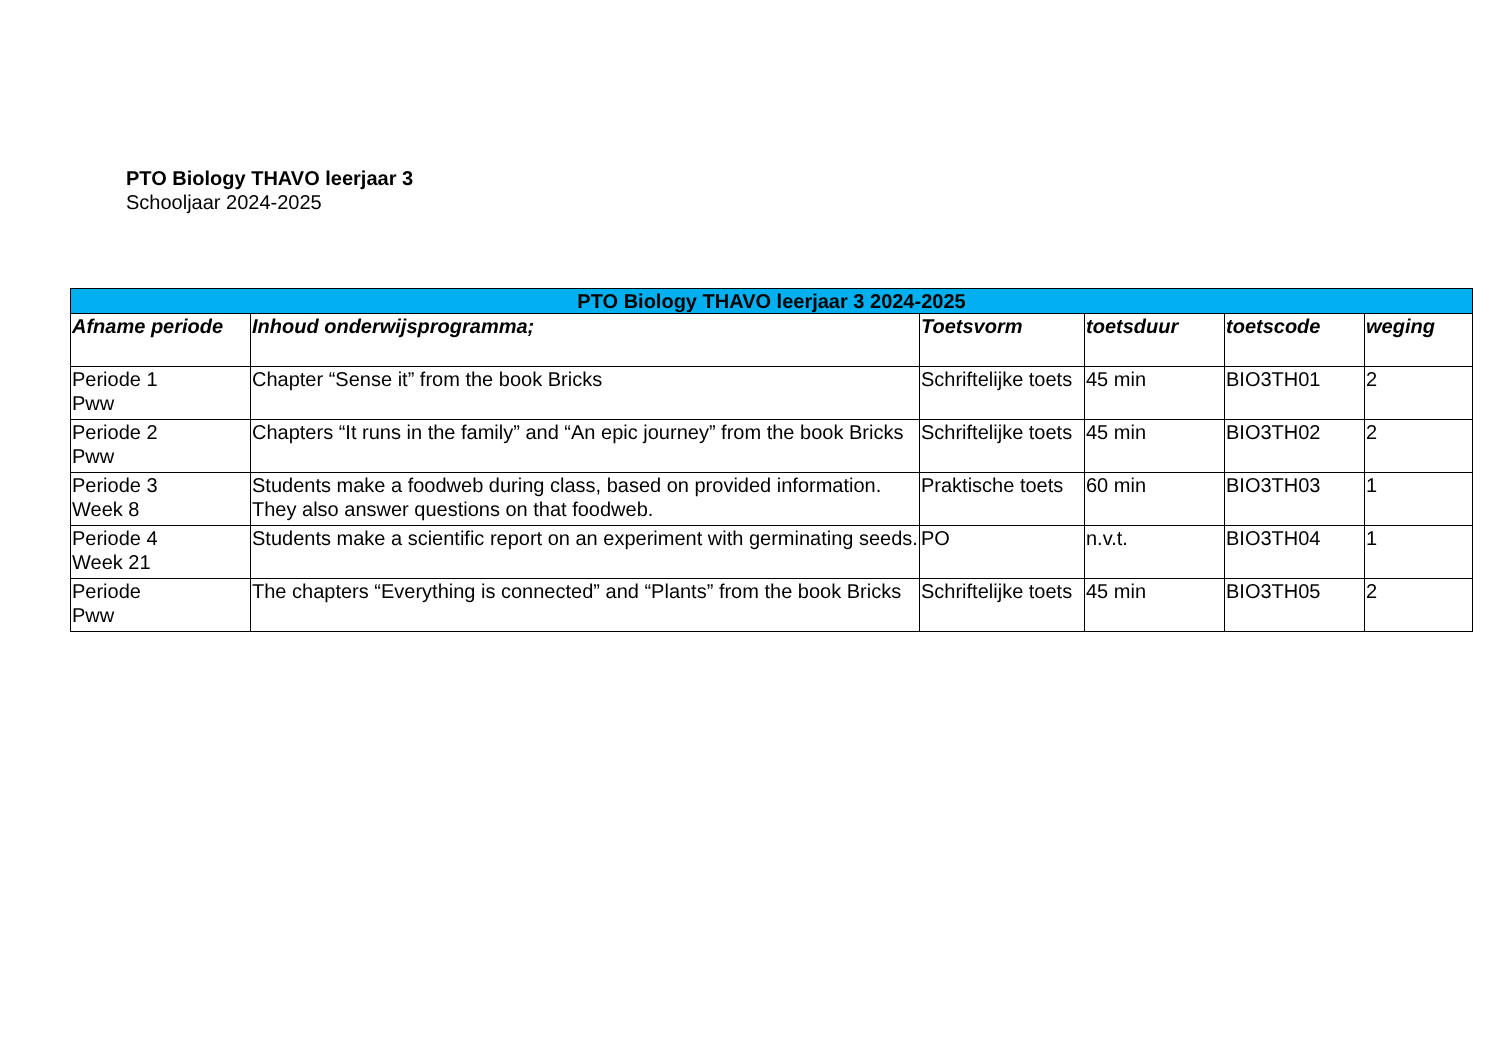PTO Biology THAVO leerjaar 3
Schooljaar 2024-2025
| PTO Biology THAVO leerjaar 3 2024-2025 | | | | | |
| --- | --- | --- | --- | --- | --- |
| Afname periode | Inhoud onderwijsprogramma; | Toetsvorm | toetsduur | toetscode | weging |
| Periode 1 Pww | Chapter “Sense it” from the book Bricks | Schriftelijke toets | 45 min | BIO3TH01 | 2 |
| Periode 2 Pww | Chapters “It runs in the family” and “An epic journey” from the book Bricks | Schriftelijke toets | 45 min | BIO3TH02 | 2 |
| Periode 3 Week 8 | Students make a foodweb during class, based on provided information. They also answer questions on that foodweb. | Praktische toets | 60 min | BIO3TH03 | 1 |
| Periode 4 Week 21 | Students make a scientific report on an experiment with germinating seeds. | PO | n.v.t. | BIO3TH04 | 1 |
| Periode Pww | The chapters “Everything is connected” and “Plants” from the book Bricks | Schriftelijke toets | 45 min | BIO3TH05 | 2 |